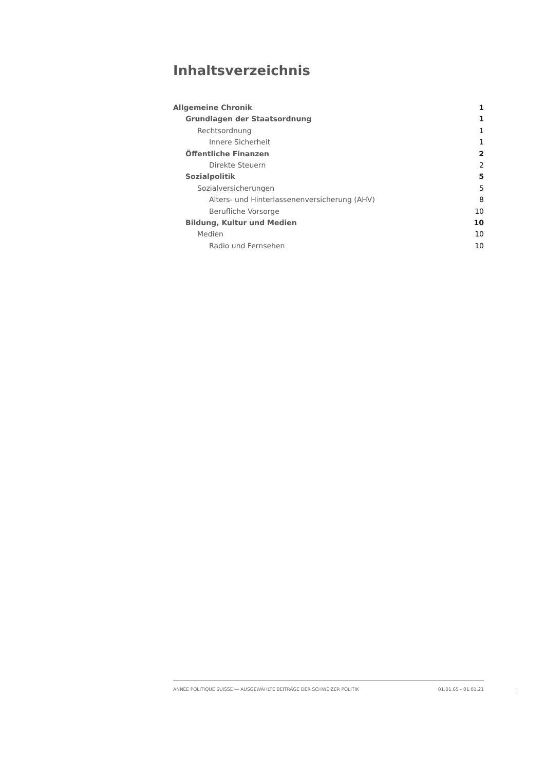Inhaltsverzeichnis
Allgemeine Chronik 1
Grundlagen der Staatsordnung 1
Rechtsordnung 1
Innere Sicherheit 1
Öffentliche Finanzen 2
Direkte Steuern 2
Sozialpolitik 5
Sozialversicherungen 5
Alters- und Hinterlassenenversicherung (AHV) 8
Berufliche Vorsorge 10
Bildung, Kultur und Medien 10
Medien 10
Radio und Fernsehen 10
ANNÉE POLITIQUE SUISSE — AUSGEWÄHLTE BEITRÄGE DER SCHWEIZER POLITIK 01.01.65 - 01.01.21
I